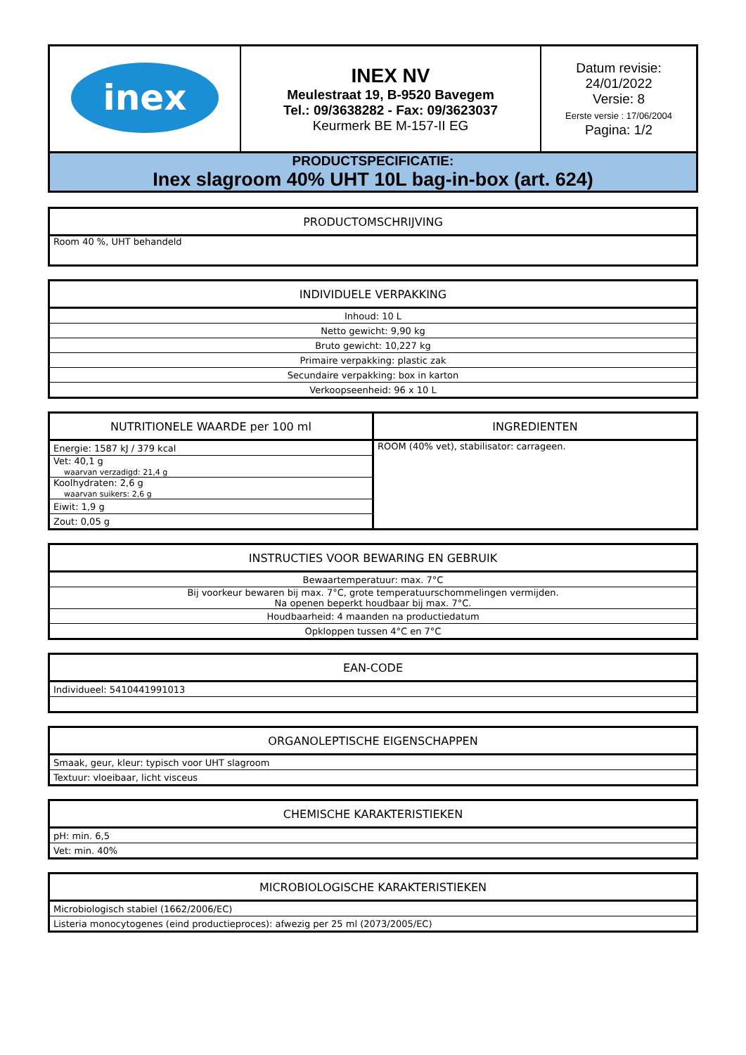| inex | INEX NV Meulestraat 19, B-9520 Bavegem Tel.: 09/3638282 - Fax: 09/3623037 Keurmerk BE M-157-II EG | Datum revisie: 24/01/2022 Versie: 8 Eerste versie : 17/06/2004 Pagina: 1/2 |
| PRODUCTSPECIFICATIE: Inex slagroom 40% UHT 10L bag-in-box (art. 624) | | |
| PRODUCTOMSCHRIJVING |
| --- |
| Room 40 %, UHT behandeld |
| INDIVIDUELE VERPAKKING |
| --- |
| Inhoud: 10 L |
| Netto gewicht: 9,90 kg |
| Bruto gewicht: 10,227 kg |
| Primaire verpakking: plastic zak |
| Secundaire verpakking: box in karton |
| Verkoopseenheid: 96 x 10 L |
| NUTRITIONELE WAARDE per 100 ml | INGREDIENTEN |
| --- | --- |
| Energie: 1587 kJ / 379 kcal | ROOM (40% vet), stabilisator: carrageen. |
| Vet: 40,1 g waarvan verzadigd: 21,4 g | |
| Koolhydraten: 2,6 g waarvan suikers: 2,6 g | |
| Eiwit: 1,9 g | |
| Zout: 0,05 g | |
| INSTRUCTIES VOOR BEWARING EN GEBRUIK |
| --- |
| Bewaartemperatuur: max. 7°C |
| Bij voorkeur bewaren bij max. 7°C, grote temperatuurschommelingen vermijden. Na openen beperkt houdbaar bij max. 7°C. |
| Houdbaarheid: 4 maanden na productiedatum |
| Opkloppen tussen 4°C en 7°C |
| EAN-CODE |
| --- |
| Individueel: 5410441991013 |
| ORGANOLEPTISCHE EIGENSCHAPPEN |
| --- |
| Smaak, geur, kleur: typisch voor UHT slagroom |
| Textuur: vloeibaar, licht visceus |
| CHEMISCHE KARAKTERISTIEKEN |
| --- |
| pH: min. 6,5 |
| Vet: min. 40% |
| MICROBIOLOGISCHE KARAKTERISTIEKEN |
| --- |
| Microbiologisch stabiel (1662/2006/EC) |
| Listeria monocytogenes (eind productieproces): afwezig per 25 ml (2073/2005/EC) |